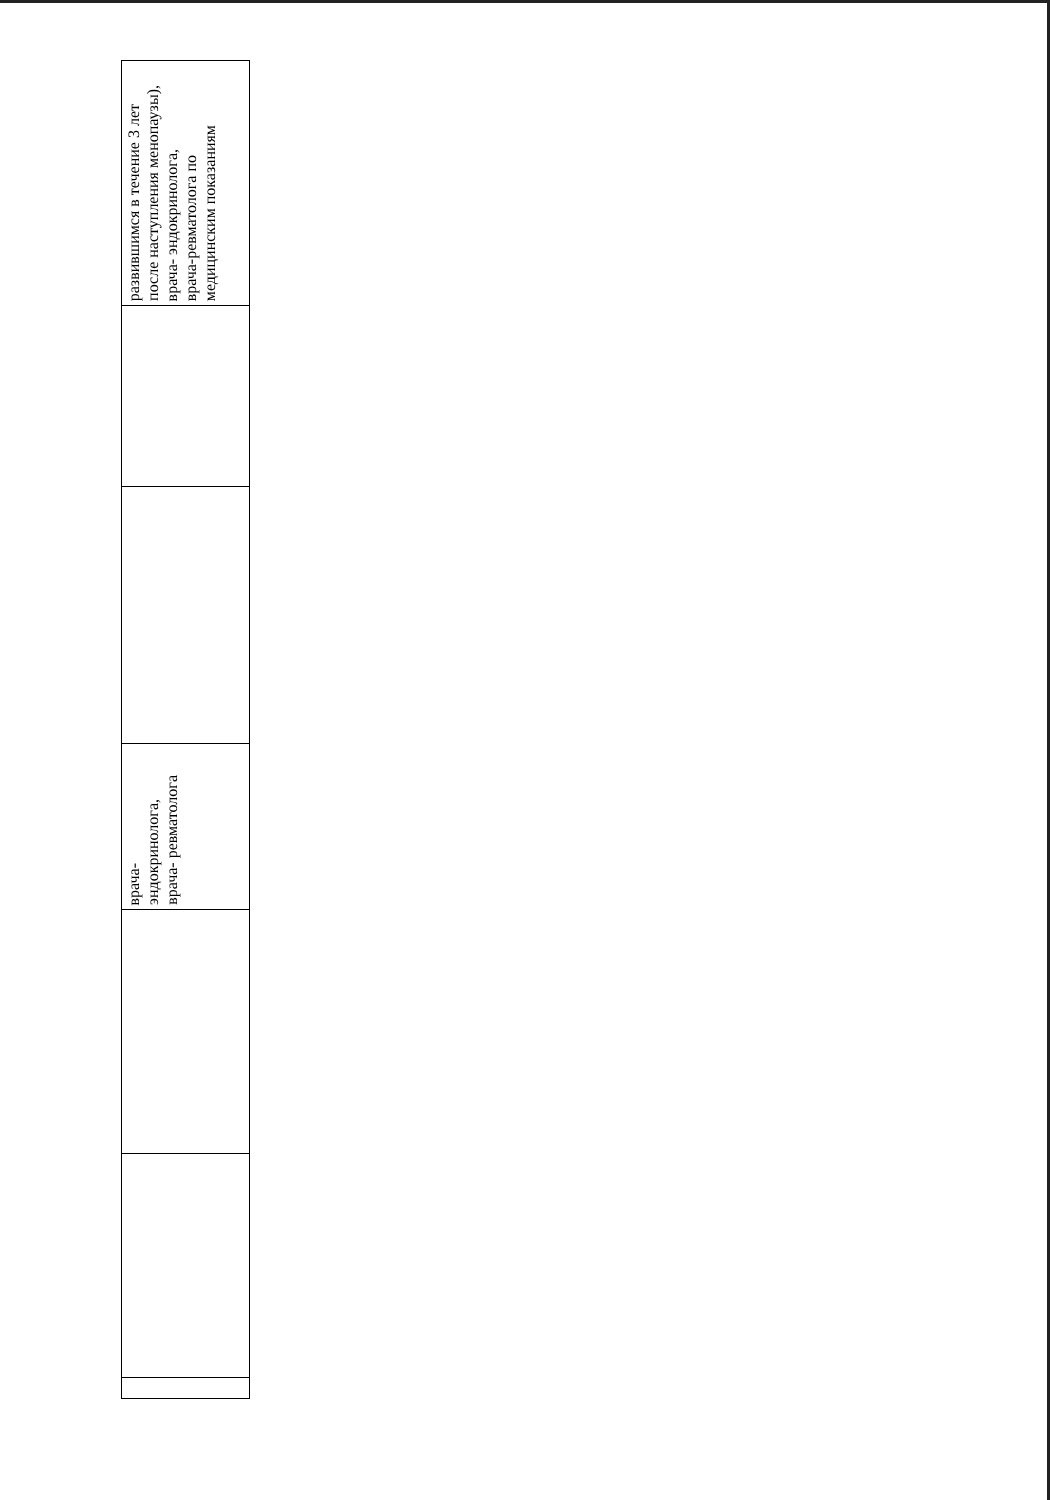| развившимся в течение 3 лет после наступления менопаузы), врача- эндокринолога, врача-ревматолога по медицинским показаниям |
| врача- эндокринолога, врача- ревматолога |